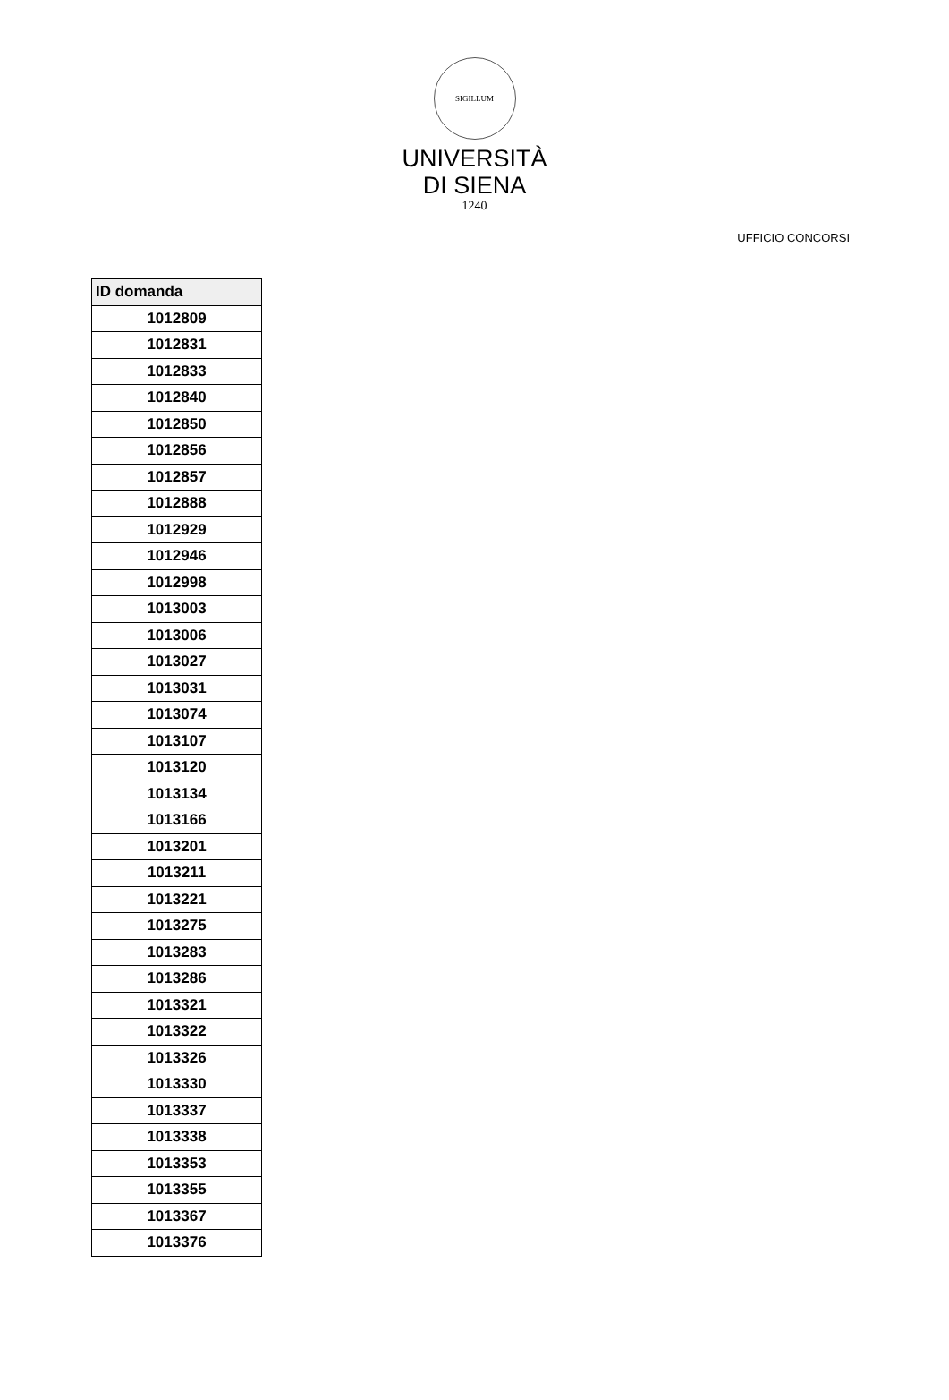SIGILLUM
UNIVERSITÀ
DI SIENA
1240
UFFICIO CONCORSI
| ID domanda |
| --- |
| 1012809 |
| 1012831 |
| 1012833 |
| 1012840 |
| 1012850 |
| 1012856 |
| 1012857 |
| 1012888 |
| 1012929 |
| 1012946 |
| 1012998 |
| 1013003 |
| 1013006 |
| 1013027 |
| 1013031 |
| 1013074 |
| 1013107 |
| 1013120 |
| 1013134 |
| 1013166 |
| 1013201 |
| 1013211 |
| 1013221 |
| 1013275 |
| 1013283 |
| 1013286 |
| 1013321 |
| 1013322 |
| 1013326 |
| 1013330 |
| 1013337 |
| 1013338 |
| 1013353 |
| 1013355 |
| 1013367 |
| 1013376 |